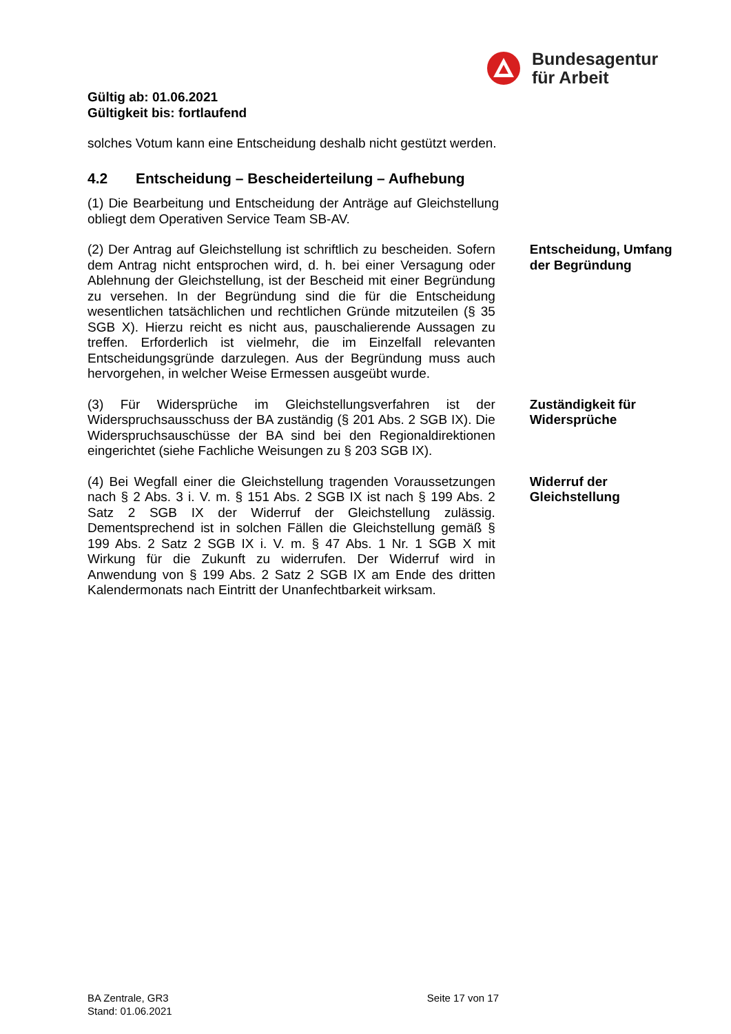Bundesagentur
für Arbeit
Gültig ab: 01.06.2021
Gültigkeit bis: fortlaufend
solches Votum kann eine Entscheidung deshalb nicht gestützt werden.
4.2 Entscheidung – Bescheiderteilung – Aufhebung
(1) Die Bearbeitung und Entscheidung der Anträge auf Gleichstellung obliegt dem Operativen Service Team SB-AV.
(2) Der Antrag auf Gleichstellung ist schriftlich zu bescheiden. Sofern dem Antrag nicht entsprochen wird, d. h. bei einer Versagung oder Ablehnung der Gleichstellung, ist der Bescheid mit einer Begründung zu versehen. In der Begründung sind die für die Entscheidung wesentlichen tatsächlichen und rechtlichen Gründe mitzuteilen (§ 35 SGB X). Hierzu reicht es nicht aus, pauschalierende Aussagen zu treffen. Erforderlich ist vielmehr, die im Einzelfall relevanten Entscheidungsgründe darzulegen. Aus der Begründung muss auch hervorgehen, in welcher Weise Ermessen ausgeübt wurde.
Entscheidung, Umfang der Begründung
(3) Für Widersprüche im Gleichstellungsverfahren ist der Widerspruchsausschuss der BA zuständig (§ 201 Abs. 2 SGB IX). Die Widerspruchsauschüsse der BA sind bei den Regionaldirektionen eingerichtet (siehe Fachliche Weisungen zu § 203 SGB IX).
Zuständigkeit für Widersprüche
(4) Bei Wegfall einer die Gleichstellung tragenden Voraussetzungen nach § 2 Abs. 3 i. V. m. § 151 Abs. 2 SGB IX ist nach § 199 Abs. 2 Satz 2 SGB IX der Widerruf der Gleichstellung zulässig. Dementsprechend ist in solchen Fällen die Gleichstellung gemäß § 199 Abs. 2 Satz 2 SGB IX i. V. m. § 47 Abs. 1 Nr. 1 SGB X mit Wirkung für die Zukunft zu widerrufen. Der Widerruf wird in Anwendung von § 199 Abs. 2 Satz 2 SGB IX am Ende des dritten Kalendermonats nach Eintritt der Unanfechtbarkeit wirksam.
Widerruf der Gleichstellung
BA Zentrale, GR3
Stand: 01.06.2021
Seite 17 von 17